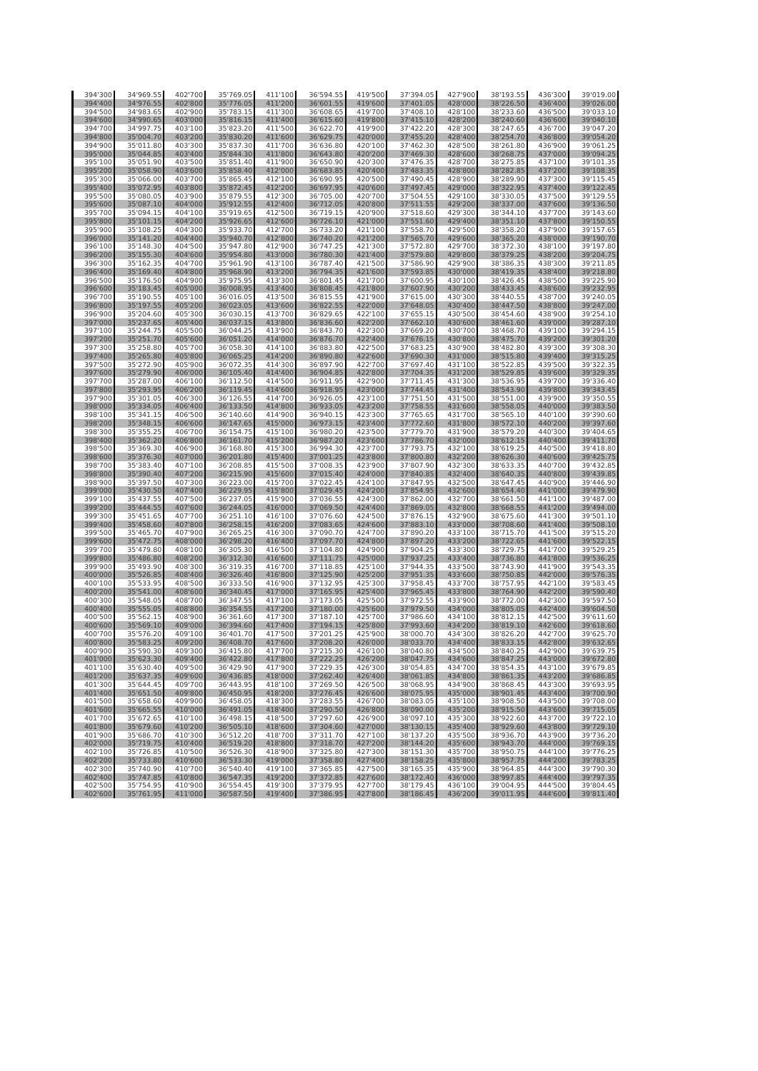| 394'300 | 34'969.55 | 402'700 | 35'769.05 | 411'100 | 36'594.55 | 419'500 | 37'394.05 | 427'900 | 38'193.55 | 436'300 | 39'019.00 |
| 394'400 | 34'976.55 | 402'800 | 35'776.05 | 411'200 | 36'601.55 | 419'600 | 37'401.05 | 428'000 | 38'226.50 | 436'400 | 39'026.00 |
| 394'500 | 34'983.65 | 402'900 | 35'783.15 | 411'300 | 36'608.65 | 419'700 | 37'408.10 | 428'100 | 38'233.60 | 436'500 | 39'033.10 |
| 394'600 | 34'990.65 | 403'000 | 35'816.15 | 411'400 | 36'615.60 | 419'800 | 37'415.10 | 428'200 | 38'240.60 | 436'600 | 39'040.10 |
| 394'700 | 34'997.75 | 403'100 | 35'823.20 | 411'500 | 36'622.70 | 419'900 | 37'422.20 | 428'300 | 38'247.65 | 436'700 | 39'047.20 |
| 394'800 | 35'004.70 | 403'200 | 35'830.20 | 411'600 | 36'629.75 | 420'000 | 37'455.20 | 428'400 | 38'254.70 | 436'800 | 39'054.20 |
| 394'900 | 35'011.80 | 403'300 | 35'837.30 | 411'700 | 36'636.80 | 420'100 | 37'462.30 | 428'500 | 38'261.80 | 436'900 | 39'061.25 |
| 395'000 | 35'044.85 | 403'400 | 35'844.30 | 411'800 | 36'643.80 | 420'200 | 37'469.30 | 428'600 | 38'268.75 | 437'000 | 39'094.25 |
| 395'100 | 35'051.90 | 403'500 | 35'851.40 | 411'900 | 36'650.90 | 420'300 | 37'476.35 | 428'700 | 38'275.85 | 437'100 | 39'101.35 |
| 395'200 | 35'058.90 | 403'600 | 35'858.40 | 412'000 | 36'683.85 | 420'400 | 37'483.35 | 428'800 | 38'282.85 | 437'200 | 39'108.35 |
| 395'300 | 35'066.00 | 403'700 | 35'865.45 | 412'100 | 36'690.95 | 420'500 | 37'490.45 | 428'900 | 38'289.90 | 437'300 | 39'115.45 |
| 395'400 | 35'072.95 | 403'800 | 35'872.45 | 412'200 | 36'697.95 | 420'600 | 37'497.45 | 429'000 | 38'322.95 | 437'400 | 39'122.45 |
| 395'500 | 35'080.05 | 403'900 | 35'879.55 | 412'300 | 36'705.00 | 420'700 | 37'504.55 | 429'100 | 38'330.05 | 437'500 | 39'129.55 |
| 395'600 | 35'087.10 | 404'000 | 35'912.55 | 412'400 | 36'712.05 | 420'800 | 37'511.55 | 429'200 | 38'337.00 | 437'600 | 39'136.50 |
| 395'700 | 35'094.15 | 404'100 | 35'919.65 | 412'500 | 36'719.15 | 420'900 | 37'518.60 | 429'300 | 38'344.10 | 437'700 | 39'143.60 |
| 395'800 | 35'101.15 | 404'200 | 35'926.65 | 412'600 | 36'726.10 | 421'000 | 37'551.60 | 429'400 | 38'351.10 | 437'800 | 39'150.55 |
| 395'900 | 35'108.25 | 404'300 | 35'933.70 | 412'700 | 36'733.20 | 421'100 | 37'558.70 | 429'500 | 38'358.20 | 437'900 | 39'157.65 |
| 396'000 | 35'141.20 | 404'400 | 35'940.70 | 412'800 | 36'740.20 | 421'200 | 37'565.70 | 429'600 | 38'365.20 | 438'000 | 39'190.70 |
| 396'100 | 35'148.30 | 404'500 | 35'947.80 | 412'900 | 36'747.25 | 421'300 | 37'572.80 | 429'700 | 38'372.30 | 438'100 | 39'197.80 |
| 396'200 | 35'155.30 | 404'600 | 35'954.80 | 413'000 | 36'780.30 | 421'400 | 37'579.80 | 429'800 | 38'379.25 | 438'200 | 39'204.75 |
| 396'300 | 35'162.35 | 404'700 | 35'961.90 | 413'100 | 36'787.40 | 421'500 | 37'586.90 | 429'900 | 38'386.35 | 438'300 | 39'211.85 |
| 396'400 | 35'169.40 | 404'800 | 35'968.90 | 413'200 | 36'794.35 | 421'600 | 37'593.85 | 430'000 | 38'419.35 | 438'400 | 39'218.80 |
| 396'500 | 35'176.50 | 404'900 | 35'975.95 | 413'300 | 36'801.45 | 421'700 | 37'600.95 | 430'100 | 38'426.45 | 438'500 | 39'225.90 |
| 396'600 | 35'183.45 | 405'000 | 36'008.95 | 413'400 | 36'808.45 | 421'800 | 37'607.90 | 430'200 | 38'433.45 | 438'600 | 39'232.95 |
| 396'700 | 35'190.55 | 405'100 | 36'016.05 | 413'500 | 36'815.55 | 421'900 | 37'615.00 | 430'300 | 38'440.55 | 438'700 | 39'240.05 |
| 396'800 | 35'197.55 | 405'200 | 36'023.05 | 413'600 | 36'822.55 | 422'000 | 37'648.05 | 430'400 | 38'447.50 | 438'800 | 39'247.00 |
| 396'900 | 35'204.60 | 405'300 | 36'030.15 | 413'700 | 36'829.65 | 422'100 | 37'655.15 | 430'500 | 38'454.60 | 438'900 | 39'254.10 |
| 397'000 | 35'237.65 | 405'400 | 36'037.15 | 413'800 | 36'836.60 | 422'200 | 37'662.10 | 430'600 | 38'461.60 | 439'000 | 39'287.10 |
| 397'100 | 35'244.75 | 405'500 | 36'044.25 | 413'900 | 36'843.70 | 422'300 | 37'669.20 | 430'700 | 38'468.70 | 439'100 | 39'294.15 |
| 397'200 | 35'251.70 | 405'600 | 36'051.20 | 414'000 | 36'876.70 | 422'400 | 37'676.15 | 430'800 | 38'475.70 | 439'200 | 39'301.20 |
| 397'300 | 35'258.80 | 405'700 | 36'058.30 | 414'100 | 36'883.80 | 422'500 | 37'683.25 | 430'900 | 38'482.80 | 439'300 | 39'308.30 |
| 397'400 | 35'265.80 | 405'800 | 36'065.25 | 414'200 | 36'890.80 | 422'600 | 37'690.30 | 431'000 | 38'515.80 | 439'400 | 39'315.25 |
| 397'500 | 35'272.90 | 405'900 | 36'072.35 | 414'300 | 36'897.90 | 422'700 | 37'697.40 | 431'100 | 38'522.85 | 439'500 | 39'322.35 |
| 397'600 | 35'279.90 | 406'000 | 36'105.40 | 414'400 | 36'904.85 | 422'800 | 37'704.35 | 431'200 | 38'529.85 | 439'600 | 39'329.35 |
| 397'700 | 35'287.00 | 406'100 | 36'112.50 | 414'500 | 36'911.95 | 422'900 | 37'711.45 | 431'300 | 38'536.95 | 439'700 | 39'336.40 |
| 397'800 | 35'293.95 | 406'200 | 36'119.45 | 414'600 | 36'918.95 | 423'000 | 37'744.45 | 431'400 | 38'543.90 | 439'800 | 39'343.45 |
| 397'900 | 35'301.05 | 406'300 | 36'126.55 | 414'700 | 36'926.05 | 423'100 | 37'751.50 | 431'500 | 38'551.00 | 439'900 | 39'350.55 |
| 398'000 | 35'334.05 | 406'400 | 36'133.50 | 414'800 | 36'933.05 | 423'200 | 37'758.55 | 431'600 | 38'558.05 | 440'000 | 39'383.50 |
| 398'100 | 35'341.15 | 406'500 | 36'140.60 | 414'900 | 36'940.15 | 423'300 | 37'765.65 | 431'700 | 38'565.10 | 440'100 | 39'390.60 |
| 398'200 | 35'348.15 | 406'600 | 36'147.65 | 415'000 | 36'973.15 | 423'400 | 37'772.60 | 431'800 | 38'572.10 | 440'200 | 39'397.60 |
| 398'300 | 35'355.25 | 406'700 | 36'154.75 | 415'100 | 36'980.20 | 423'500 | 37'779.70 | 431'900 | 38'579.20 | 440'300 | 39'404.65 |
| 398'400 | 35'362.20 | 406'800 | 36'161.70 | 415'200 | 36'987.20 | 423'600 | 37'786.70 | 432'000 | 38'612.15 | 440'400 | 39'411.70 |
| 398'500 | 35'369.30 | 406'900 | 36'168.80 | 415'300 | 36'994.30 | 423'700 | 37'793.75 | 432'100 | 38'619.25 | 440'500 | 39'418.80 |
| 398'600 | 35'376.30 | 407'000 | 36'201.80 | 415'400 | 37'001.25 | 423'800 | 37'800.80 | 432'200 | 38'626.30 | 440'600 | 39'425.75 |
| 398'700 | 35'383.40 | 407'100 | 36'208.85 | 415'500 | 37'008.35 | 423'900 | 37'807.90 | 432'300 | 38'633.35 | 440'700 | 39'432.85 |
| 398'800 | 35'390.40 | 407'200 | 36'215.90 | 415'600 | 37'015.40 | 424'000 | 37'840.85 | 432'400 | 38'640.35 | 440'800 | 39'439.85 |
| 398'900 | 35'397.50 | 407'300 | 36'223.00 | 415'700 | 37'022.45 | 424'100 | 37'847.95 | 432'500 | 38'647.45 | 440'900 | 39'446.90 |
| 399'000 | 35'430.50 | 407'400 | 36'229.95 | 415'800 | 37'029.45 | 424'200 | 37'854.95 | 432'600 | 38'654.40 | 441'000 | 39'479.90 |
| 399'100 | 35'437.55 | 407'500 | 36'237.05 | 415'900 | 37'036.55 | 424'300 | 37'862.00 | 432'700 | 38'661.50 | 441'100 | 39'487.00 |
| 399'200 | 35'444.55 | 407'600 | 36'244.05 | 416'000 | 37'069.50 | 424'400 | 37'869.05 | 432'800 | 38'668.55 | 441'200 | 39'494.00 |
| 399'300 | 35'451.65 | 407'700 | 36'251.10 | 416'100 | 37'076.60 | 424'500 | 37'876.15 | 432'900 | 38'675.60 | 441'300 | 39'501.10 |
| 399'400 | 35'458.60 | 407'800 | 36'258.15 | 416'200 | 37'083.65 | 424'600 | 37'883.10 | 433'000 | 38'708.60 | 441'400 | 39'508.10 |
| 399'500 | 35'465.70 | 407'900 | 36'265.25 | 416'300 | 37'090.70 | 424'700 | 37'890.20 | 433'100 | 38'715.70 | 441'500 | 39'515.20 |
| 399'600 | 35'472.75 | 408'000 | 36'298.20 | 416'400 | 37'097.70 | 424'800 | 37'897.20 | 433'200 | 38'722.65 | 441'600 | 39'522.15 |
| 399'700 | 35'479.80 | 408'100 | 36'305.30 | 416'500 | 37'104.80 | 424'900 | 37'904.25 | 433'300 | 38'729.75 | 441'700 | 39'529.25 |
| 399'800 | 35'486.80 | 408'200 | 36'312.30 | 416'600 | 37'111.75 | 425'000 | 37'937.25 | 433'400 | 38'736.80 | 441'800 | 39'536.25 |
| 399'900 | 35'493.90 | 408'300 | 36'319.35 | 416'700 | 37'118.85 | 425'100 | 37'944.35 | 433'500 | 38'743.90 | 441'900 | 39'543.35 |
| 400'000 | 35'526.85 | 408'400 | 36'326.40 | 416'800 | 37'125.90 | 425'200 | 37'951.35 | 433'600 | 38'750.85 | 442'000 | 39'576.35 |
| 400'100 | 35'533.95 | 408'500 | 36'333.50 | 416'900 | 37'132.95 | 425'300 | 37'958.45 | 433'700 | 38'757.95 | 442'100 | 39'583.45 |
| 400'200 | 35'541.00 | 408'600 | 36'340.45 | 417'000 | 37'165.95 | 425'400 | 37'965.45 | 433'800 | 38'764.90 | 442'200 | 39'590.40 |
| 400'300 | 35'548.05 | 408'700 | 36'347.55 | 417'100 | 37'173.05 | 425'500 | 37'972.55 | 433'900 | 38'772.00 | 442'300 | 39'597.50 |
| 400'400 | 35'555.05 | 408'800 | 36'354.55 | 417'200 | 37'180.00 | 425'600 | 37'979.50 | 434'000 | 38'805.05 | 442'400 | 39'604.50 |
| 400'500 | 35'562.15 | 408'900 | 36'361.60 | 417'300 | 37'187.10 | 425'700 | 37'986.60 | 434'100 | 38'812.15 | 442'500 | 39'611.60 |
| 400'600 | 35'569.10 | 409'000 | 36'394.60 | 417'400 | 37'194.15 | 425'800 | 37'993.60 | 434'200 | 38'819.10 | 442'600 | 39'618.60 |
| 400'700 | 35'576.20 | 409'100 | 36'401.70 | 417'500 | 37'201.25 | 425'900 | 38'000.70 | 434'300 | 38'826.20 | 442'700 | 39'625.70 |
| 400'800 | 35'583.25 | 409'200 | 36'408.70 | 417'600 | 37'208.20 | 426'000 | 38'033.70 | 434'400 | 38'833.15 | 442'800 | 39'632.65 |
| 400'900 | 35'590.30 | 409'300 | 36'415.80 | 417'700 | 37'215.30 | 426'100 | 38'040.80 | 434'500 | 38'840.25 | 442'900 | 39'639.75 |
| 401'000 | 35'623.30 | 409'400 | 36'422.80 | 417'800 | 37'222.25 | 426'200 | 38'047.75 | 434'600 | 38'847.25 | 443'000 | 39'672.80 |
| 401'100 | 35'630.40 | 409'500 | 36'429.90 | 417'900 | 37'229.35 | 426'300 | 38'054.85 | 434'700 | 38'854.35 | 443'100 | 39'679.85 |
| 401'200 | 35'637.35 | 409'600 | 36'436.85 | 418'000 | 37'262.40 | 426'400 | 38'061.85 | 434'800 | 38'861.35 | 443'200 | 39'686.85 |
| 401'300 | 35'644.45 | 409'700 | 36'443.95 | 418'100 | 37'269.50 | 426'500 | 38'068.95 | 434'900 | 38'868.45 | 443'300 | 39'693.95 |
| 401'400 | 35'651.50 | 409'800 | 36'450.95 | 418'200 | 37'276.45 | 426'600 | 38'075.95 | 435'000 | 38'901.45 | 443'400 | 39'700.90 |
| 401'500 | 35'658.60 | 409'900 | 36'458.05 | 418'300 | 37'283.55 | 426'700 | 38'083.05 | 435'100 | 38'908.50 | 443'500 | 39'708.00 |
| 401'600 | 35'665.55 | 410'000 | 36'491.05 | 418'400 | 37'290.50 | 426'800 | 38'090.00 | 435'200 | 38'915.50 | 443'600 | 39'715.05 |
| 401'700 | 35'672.65 | 410'100 | 36'498.15 | 418'500 | 37'297.60 | 426'900 | 38'097.10 | 435'300 | 38'922.60 | 443'700 | 39'722.10 |
| 401'800 | 35'679.60 | 410'200 | 36'505.10 | 418'600 | 37'304.60 | 427'000 | 38'130.15 | 435'400 | 38'929.60 | 443'800 | 39'729.10 |
| 401'900 | 35'686.70 | 410'300 | 36'512.20 | 418'700 | 37'311.70 | 427'100 | 38'137.20 | 435'500 | 38'936.70 | 443'900 | 39'736.20 |
| 402'000 | 35'719.75 | 410'400 | 36'519.20 | 418'800 | 37'318.70 | 427'200 | 38'144.20 | 435'600 | 38'943.70 | 444'000 | 39'769.15 |
| 402'100 | 35'726.85 | 410'500 | 36'526.30 | 418'900 | 37'325.80 | 427'300 | 38'151.30 | 435'700 | 38'950.75 | 444'100 | 39'776.25 |
| 402'200 | 35'733.80 | 410'600 | 36'533.30 | 419'000 | 37'358.80 | 427'400 | 38'158.25 | 435'800 | 38'957.75 | 444'200 | 39'783.25 |
| 402'300 | 35'740.90 | 410'700 | 36'540.40 | 419'100 | 37'365.85 | 427'500 | 38'165.35 | 435'900 | 38'964.85 | 444'300 | 39'790.30 |
| 402'400 | 35'747.85 | 410'800 | 36'547.35 | 419'200 | 37'372.85 | 427'600 | 38'172.40 | 436'000 | 38'997.85 | 444'400 | 39'797.35 |
| 402'500 | 35'754.95 | 410'900 | 36'554.45 | 419'300 | 37'379.95 | 427'700 | 38'179.45 | 436'100 | 39'004.95 | 444'500 | 39'804.45 |
| 402'600 | 35'761.95 | 411'000 | 36'587.50 | 419'400 | 37'386.95 | 427'800 | 38'186.45 | 436'200 | 39'011.95 | 444'600 | 39'811.40 |